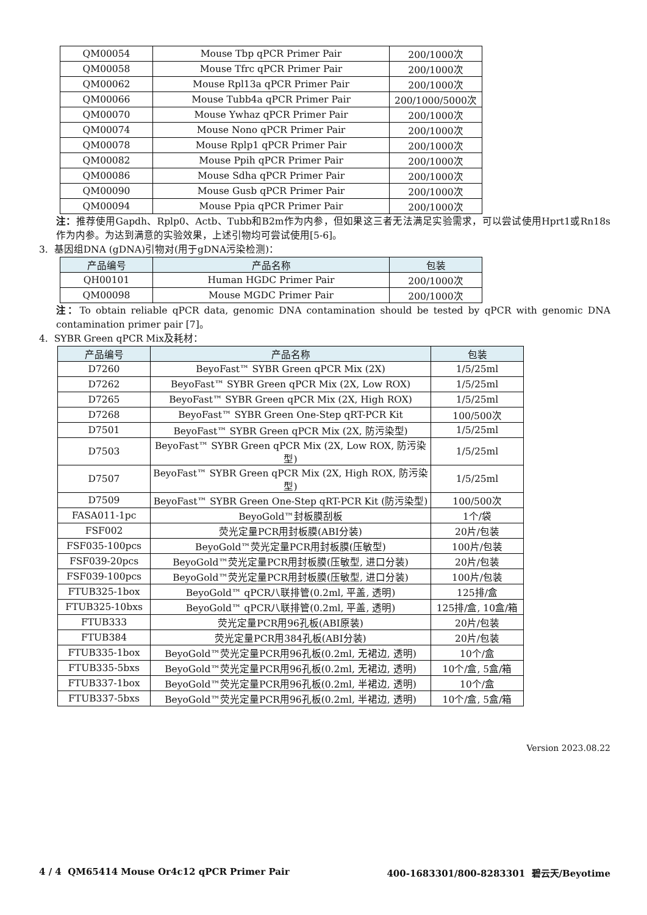| QM00054 | Mouse Tbp qPCR Primer Pair | 200/1000次 |
| QM00058 | Mouse Tfrc qPCR Primer Pair | 200/1000次 |
| QM00062 | Mouse Rpl13a qPCR Primer Pair | 200/1000次 |
| QM00066 | Mouse Tubb4a qPCR Primer Pair | 200/1000/5000次 |
| QM00070 | Mouse Ywhaz qPCR Primer Pair | 200/1000次 |
| QM00074 | Mouse Nono qPCR Primer Pair | 200/1000次 |
| QM00078 | Mouse Rplp1 qPCR Primer Pair | 200/1000次 |
| QM00082 | Mouse Ppih qPCR Primer Pair | 200/1000次 |
| QM00086 | Mouse Sdha qPCR Primer Pair | 200/1000次 |
| QM00090 | Mouse Gusb qPCR Primer Pair | 200/1000次 |
| QM00094 | Mouse Ppia qPCR Primer Pair | 200/1000次 |
注：推荐使用Gapdh、Rplp0、Actb、Tubb和B2m作为内参，但如果这三者无法满足实验需求，可以尝试使用Hprt1或Rn18s作为内参。为达到满意的实验效果，上述引物均可尝试使用[5-6]。
3. 基因组DNA (gDNA)引物对(用于gDNA污染检测)：
| 产品编号 | 产品名称 | 包装 |
| --- | --- | --- |
| QH00101 | Human HGDC Primer Pair | 200/1000次 |
| QM00098 | Mouse MGDC Primer Pair | 200/1000次 |
注：To obtain reliable qPCR data, genomic DNA contamination should be tested by qPCR with genomic DNA contamination primer pair [7]。
4. SYBR Green qPCR Mix及耗材：
| 产品编号 | 产品名称 | 包装 |
| --- | --- | --- |
| D7260 | BeyoFast™ SYBR Green qPCR Mix (2X) | 1/5/25ml |
| D7262 | BeyoFast™ SYBR Green qPCR Mix (2X, Low ROX) | 1/5/25ml |
| D7265 | BeyoFast™ SYBR Green qPCR Mix (2X, High ROX) | 1/5/25ml |
| D7268 | BeyoFast™ SYBR Green One-Step qRT-PCR Kit | 100/500次 |
| D7501 | BeyoFast™ SYBR Green qPCR Mix (2X, 防污染型) | 1/5/25ml |
| D7503 | BeyoFast™ SYBR Green qPCR Mix (2X, Low ROX, 防污染型) | 1/5/25ml |
| D7507 | BeyoFast™ SYBR Green qPCR Mix (2X, High ROX, 防污染型) | 1/5/25ml |
| D7509 | BeyoFast™ SYBR Green One-Step qRT-PCR Kit (防污染型) | 100/500次 |
| FASA011-1pc | BeyoGold™封板膜刮板 | 1个/袋 |
| FSF002 | 荧光定量PCR用封板膜(ABI分装) | 20片/包装 |
| FSF035-100pcs | BeyoGold™荧光定量PCR用封板膜(压敏型) | 100片/包装 |
| FSF039-20pcs | BeyoGold™荧光定量PCR用封板膜(压敏型, 进口分装) | 20片/包装 |
| FSF039-100pcs | BeyoGold™荧光定量PCR用封板膜(压敏型, 进口分装) | 100片/包装 |
| FTUB325-1box | BeyoGold™ qPCR八联排管(0.2ml, 平盖, 透明) | 125排/盒 |
| FTUB325-10bxs | BeyoGold™ qPCR八联排管(0.2ml, 平盖, 透明) | 125排/盒, 10盒/箱 |
| FTUB333 | 荧光定量PCR用96孔板(ABI原装) | 20片/包装 |
| FTUB384 | 荧光定量PCR用384孔板(ABI分装) | 20片/包装 |
| FTUB335-1box | BeyoGold™荧光定量PCR用96孔板(0.2ml, 无裙边, 透明) | 10个/盒 |
| FTUB335-5bxs | BeyoGold™荧光定量PCR用96孔板(0.2ml, 无裙边, 透明) | 10个/盒, 5盒/箱 |
| FTUB337-1box | BeyoGold™荧光定量PCR用96孔板(0.2ml, 半裙边, 透明) | 10个/盒 |
| FTUB337-5bxs | BeyoGold™荧光定量PCR用96孔板(0.2ml, 半裙边, 透明) | 10个/盒, 5盒/箱 |
Version 2023.08.22
4 / 4 QM65414 Mouse Or4c12 qPCR Primer Pair 400-1683301/800-8283301 碧云天/Beyotime